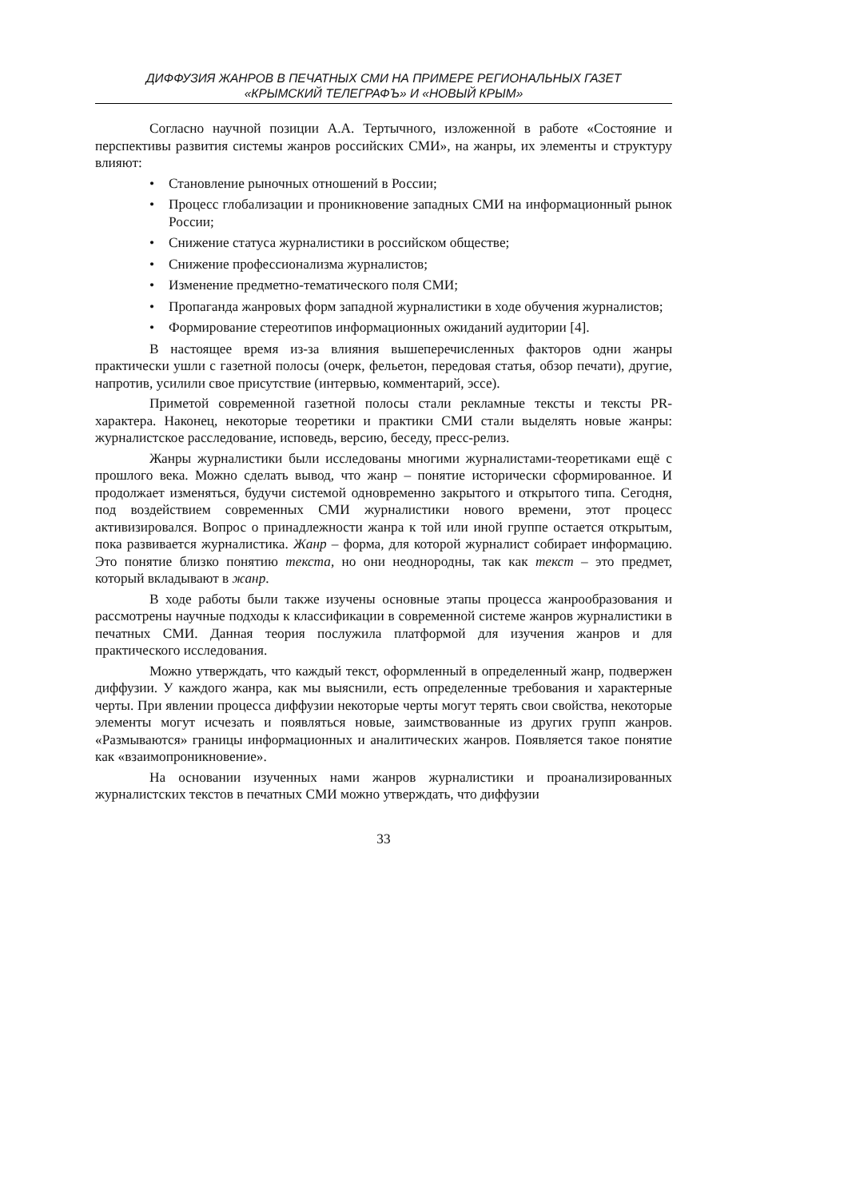ДИФФУЗИЯ ЖАНРОВ В ПЕЧАТНЫХ СМИ НА ПРИМЕРЕ РЕГИОНАЛЬНЫХ ГАЗЕТ
«КРЫМСКИЙ ТЕЛЕГРАФЪ» И «НОВЫЙ КРЫМ»
Согласно научной позиции А.А. Тертычного, изложенной в работе «Состояние и перспективы развития системы жанров российских СМИ», на жанры, их элементы и структуру влияют:
• Становление рыночных отношений в России;
• Процесс глобализации и проникновение западных СМИ на информационный рынок России;
• Снижение статуса журналистики в российском обществе;
• Снижение профессионализма журналистов;
• Изменение предметно-тематического поля СМИ;
• Пропаганда жанровых форм западной журналистики в ходе обучения журналистов;
• Формирование стереотипов информационных ожиданий аудитории [4].
В настоящее время из-за влияния вышеперечисленных факторов одни жанры практически ушли с газетной полосы (очерк, фельетон, передовая статья, обзор печати), другие, напротив, усилили свое присутствие (интервью, комментарий, эссе).
Приметой современной газетной полосы стали рекламные тексты и тексты PR-характера. Наконец, некоторые теоретики и практики СМИ стали выделять новые жанры: журналистское расследование, исповедь, версию, беседу, пресс-релиз.
Жанры журналистики были исследованы многими журналистами-теоретиками ещё с прошлого века. Можно сделать вывод, что жанр – понятие исторически сформированное. И продолжает изменяться, будучи системой одновременно закрытого и открытого типа. Сегодня, под воздействием современных СМИ журналистики нового времени, этот процесс активизировался. Вопрос о принадлежности жанра к той или иной группе остается открытым, пока развивается журналистика. Жанр – форма, для которой журналист собирает информацию. Это понятие близко понятию текста, но они неоднородны, так как текст – это предмет, который вкладывают в жанр.
В ходе работы были также изучены основные этапы процесса жанрообразования и рассмотрены научные подходы к классификации в современной системе жанров журналистики в печатных СМИ. Данная теория послужила платформой для изучения жанров и для практического исследования.
Можно утверждать, что каждый текст, оформленный в определенный жанр, подвержен диффузии. У каждого жанра, как мы выяснили, есть определенные требования и характерные черты. При явлении процесса диффузии некоторые черты могут терять свои свойства, некоторые элементы могут исчезать и появляться новые, заимствованные из других групп жанров. «Размываются» границы информационных и аналитических жанров. Появляется такое понятие как «взаимопроникновение».
На основании изученных нами жанров журналистики и проанализированных журналистских текстов в печатных СМИ можно утверждать, что диффузии
33